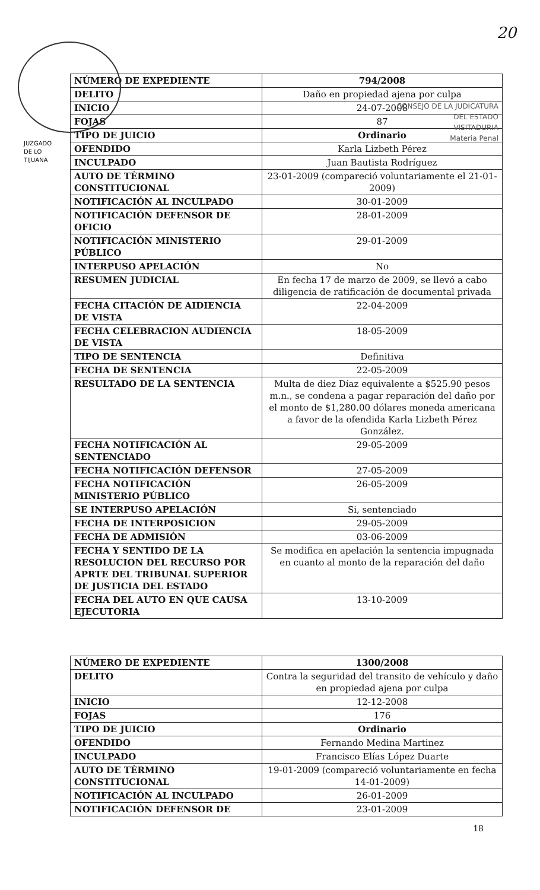20
JUZGADO
DE LO
TIJUANA
CONSEJO DE LA JUDICATURA
DEL ESTADO
VISITADURIA
Materia Penal
| NÚMERO DE EXPEDIENTE | 794/2008 |
| DELITO | Daño en propiedad ajena por culpa |
| INICIO | 24-07-2008 |
| FOJAS | 87 |
| TIPO DE JUICIO | Ordinario |
| OFENDIDO | Karla Lizbeth Pérez |
| INCULPADO | Juan Bautista Rodríguez |
| AUTO DE TÉRMINO CONSTITUCIONAL | 23-01-2009 (compareció voluntariamente el 21-01-2009) |
| NOTIFICACIÓN AL INCULPADO | 30-01-2009 |
| NOTIFICACIÓN DEFENSOR DE OFICIO | 28-01-2009 |
| NOTIFICACIÓN MINISTERIO PÚBLICO | 29-01-2009 |
| INTERPUSO APELACIÓN | No |
| RESUMEN JUDICIAL | En fecha 17 de marzo de 2009, se llevó a cabo diligencia de ratificación de documental privada |
| FECHA CITACIÓN DE AIDIENCIA DE VISTA | 22-04-2009 |
| FECHA CELEBRACION AUDIENCIA DE VISTA | 18-05-2009 |
| TIPO DE SENTENCIA | Definitiva |
| FECHA DE SENTENCIA | 22-05-2009 |
| RESULTADO DE LA SENTENCIA | Multa de diez Díaz equivalente a $525.90 pesos m.n., se condena a pagar reparación del daño por el monto de $1,280.00 dólares moneda americana a favor de la ofendida Karla Lizbeth Pérez González. |
| FECHA NOTIFICACIÓN AL SENTENCIADO | 29-05-2009 |
| FECHA NOTIFICACIÓN DEFENSOR | 27-05-2009 |
| FECHA NOTIFICACIÓN MINISTERIO PÚBLICO | 26-05-2009 |
| SE INTERPUSO APELACIÓN | Si, sentenciado |
| FECHA DE INTERPOSICION | 29-05-2009 |
| FECHA DE ADMISIÓN | 03-06-2009 |
| FECHA Y SENTIDO DE LA RESOLUCION DEL RECURSO POR APRTE DEL TRIBUNAL SUPERIOR DE JUSTICIA DEL ESTADO | Se modifica en apelación la sentencia impugnada en cuanto al monto de la reparación del daño |
| FECHA DEL AUTO EN QUE CAUSA EJECUTORIA | 13-10-2009 |
| NÚMERO DE EXPEDIENTE | 1300/2008 |
| DELITO | Contra la seguridad del transito de vehículo y daño en propiedad ajena por culpa |
| INICIO | 12-12-2008 |
| FOJAS | 176 |
| TIPO DE JUICIO | Ordinario |
| OFENDIDO | Fernando Medina Martinez |
| INCULPADO | Francisco Elías López Duarte |
| AUTO DE TÉRMINO CONSTITUCIONAL | 19-01-2009 (compareció voluntariamente en fecha 14-01-2009) |
| NOTIFICACIÓN AL INCULPADO | 26-01-2009 |
| NOTIFICACIÓN DEFENSOR DE | 23-01-2009 |
18